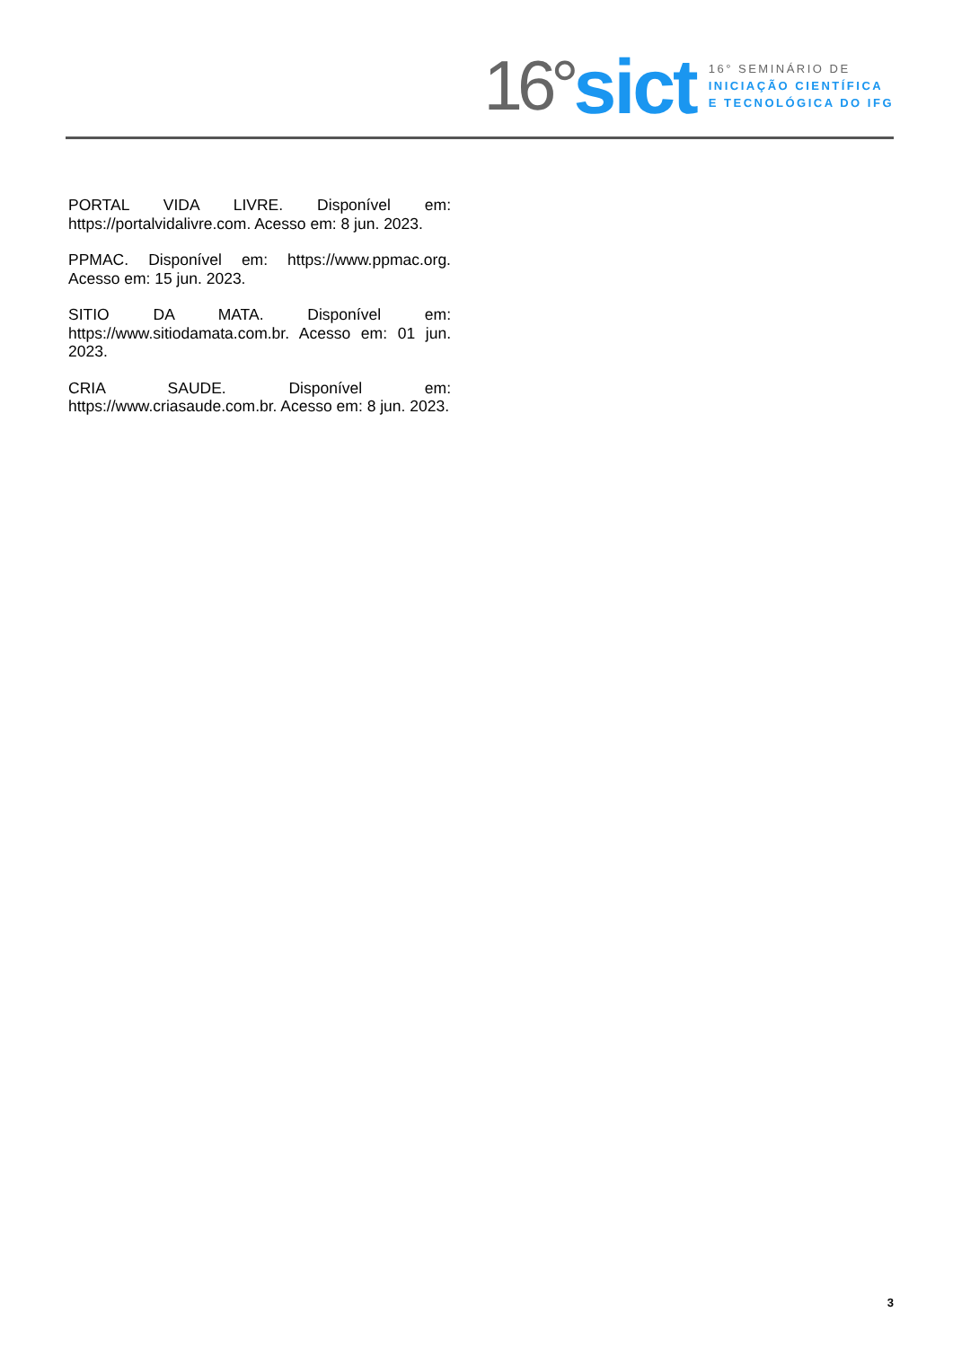16° sict
16° SEMINÁRIO DE
INICIAÇÃO CIENTÍFICA
E TECNOLÓGICA DO IFG
PORTAL VIDA LIVRE. Disponível em: https://portalvidalivre.com. Acesso em: 8 jun. 2023.
PPMAC. Disponível em: https://www.ppmac.org. Acesso em: 15 jun. 2023.
SITIO DA MATA. Disponível em: https://www.sitiodamata.com.br. Acesso em: 01 jun. 2023.
CRIA SAUDE. Disponível em: https://www.criasaude.com.br. Acesso em: 8 jun. 2023.
3